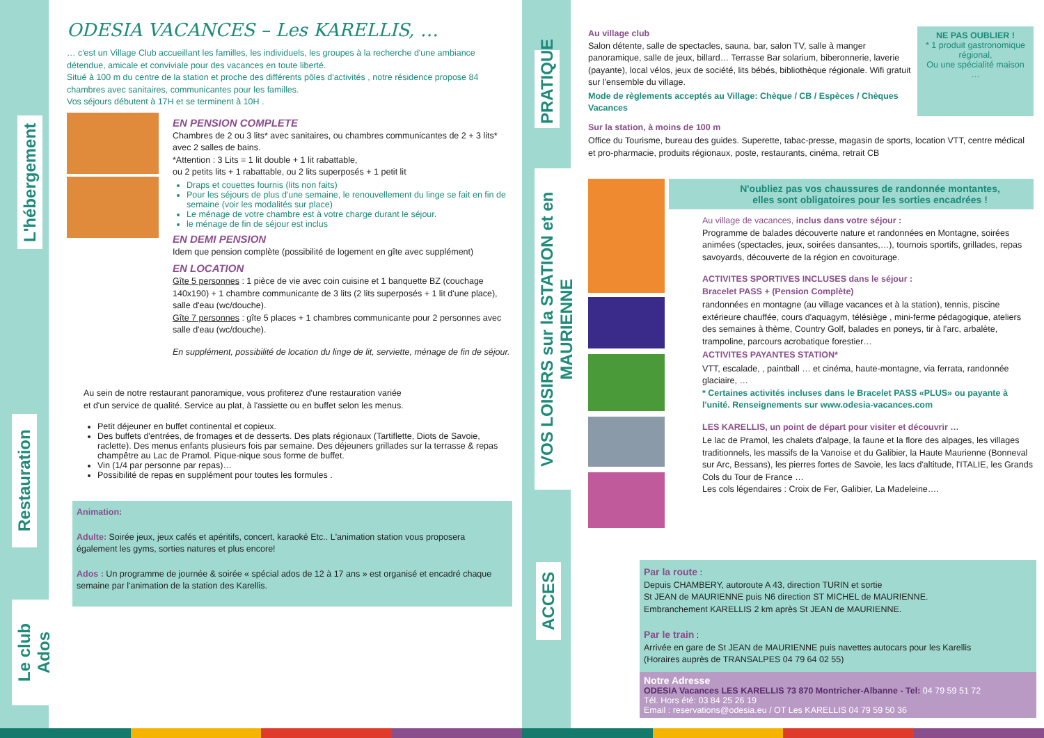L'hébergement
Restauration
Le club Ados
PRATIQUE
VOS LOISIRS sur la STATION et en MAURIENNE
ACCES
ODESIA VACANCES – Les KARELLIS, …
… c'est un Village Club accueillant les familles, les individuels, les groupes à la recherche d'une ambiance détendue, amicale et conviviale pour des vacances en toute liberté.
Situé à 100 m du centre de la station et proche des différents pôles d'activités , notre résidence propose 84 chambres avec sanitaires, communicantes pour les familles.
Vos séjours débutent à 17H et se terminent à 10H .
EN PENSION COMPLETE
Chambres de 2 ou 3 lits* avec sanitaires, ou chambres communicantes de 2 + 3 lits* avec 2 salles de bains.
*Attention : 3 Lits = 1 lit double + 1 lit rabattable,
ou 2 petits lits + 1 rabattable, ou 2 lits superposés + 1 petit lit
Draps et couettes fournis (lits non faits)
Pour les séjours de plus d'une semaine, le renouvellement du linge se fait en fin de semaine (voir les modalités sur place)
Le ménage de votre chambre est à votre charge durant le séjour.
le ménage de fin de séjour est inclus
EN DEMI PENSION
Idem que pension complète (possibilité de logement en gîte avec supplément)
EN LOCATION
Gîte 5 personnes : 1 pièce de vie avec coin cuisine et 1 banquette BZ (couchage 140x190) + 1 chambre communicante de 3 lits (2 lits superposés + 1 lit d'une place), salle d'eau (wc/douche).
Gîte 7 personnes : gîte 5 places + 1 chambres communicante pour 2 personnes avec salle d'eau (wc/douche).
En supplément, possibilité de location du linge de lit, serviette, ménage de fin de séjour.
Au sein de notre restaurant panoramique, vous profiterez d'une restauration variée
et d'un service de qualité. Service au plat, à l'assiette ou en buffet selon les menus.
Petit déjeuner en buffet continental et copieux.
Des buffets d'entrées, de fromages et de desserts. Des plats régionaux (Tartiflette, Diots de Savoie, raclette). Des menus enfants plusieurs fois par semaine. Des déjeuners grillades sur la terrasse & repas champêtre au Lac de Pramol. Pique-nique sous forme de buffet.
Vin (1/4 par personne par repas)…
Possibilité de repas en supplément pour toutes les formules .
Animation:
Adulte: Soirée jeux, jeux cafés et apéritifs, concert, karaoké Etc.. L'animation station vous proposera également les gyms, sorties natures et plus encore!
Ados : Un programme de journée & soirée « spécial ados de 12 à 17 ans » est organisé et encadré chaque semaine par l'animation de la station des Karellis.
Au village club
Salon détente, salle de spectacles, sauna, bar, salon TV, salle à manger panoramique, salle de jeux, billard… Terrasse Bar solarium, biberonnerie, laverie (payante), local vélos, jeux de société, lits bébés, bibliothèque régionale. Wifi gratuit sur l'ensemble du village.
Mode de règlements acceptés au Village: Chèque / CB / Espèces / Chèques Vacances
NE PAS OUBLIER !
* 1 produit gastronomique régional,
Ou une spécialité maison …
Sur la station, à moins de 100 m
Office du Tourisme, bureau des guides. Superette, tabac-presse, magasin de sports, location VTT, centre médical et pro-pharmacie, produits régionaux, poste, restaurants, cinéma, retrait CB
N'oubliez pas vos chaussures de randonnée montantes,
elles sont obligatoires pour les sorties encadrées !
Au village de vacances, inclus dans votre séjour :
Programme de balades découverte nature et randonnées en Montagne, soirées animées (spectacles, jeux, soirées dansantes,…), tournois sportifs, grillades, repas savoyards, découverte de la région en covoiturage.
ACTIVITES SPORTIVES INCLUSES dans le séjour :
Bracelet PASS + (Pension Complète)
randonnées en montagne (au village vacances et à la station), tennis, piscine extérieure chauffée, cours d'aquagym, télésiège , mini-ferme pédagogique, ateliers des semaines à thème, Country Golf, balades en poneys, tir à l'arc, arbalète, trampoline, parcours acrobatique forestier…
ACTIVITES PAYANTES STATION*
VTT, escalade, , paintball … et cinéma, haute-montagne, via ferrata, randonnée glaciaire, …
* Certaines activités incluses dans le Bracelet PASS «PLUS» ou payante à l'unité. Renseignements sur www.odesia-vacances.com
LES KARELLIS, un point de départ pour visiter et découvrir …
Le lac de Pramol, les chalets d'alpage, la faune et la flore des alpages, les villages traditionnels, les massifs de la Vanoise et du Galibier, la Haute Maurienne (Bonneval sur Arc, Bessans), les pierres fortes de Savoie, les lacs d'altitude, l'ITALIE, les Grands Cols du Tour de France …
Les cols légendaires : Croix de Fer, Galibier, La Madeleine….
Par la route :
Depuis CHAMBERY, autoroute A 43, direction TURIN et sortie
St JEAN de MAURIENNE puis N6 direction ST MICHEL de MAURIENNE.
Embranchement KARELLIS 2 km après St JEAN de MAURIENNE.
Par le train :
Arrivée en gare de St JEAN de MAURIENNE puis navettes autocars pour les Karellis
(Horaires auprès de TRANSALPES 04 79 64 02 55)
Notre Adresse
ODESIA Vacances LES KARELLIS 73 870 Montricher-Albanne - Tel: 04 79 59 51 72
Tél. Hors été: 03 84 25 26 19
Email : reservations@odesia.eu / OT Les KARELLIS 04 79 59 50 36